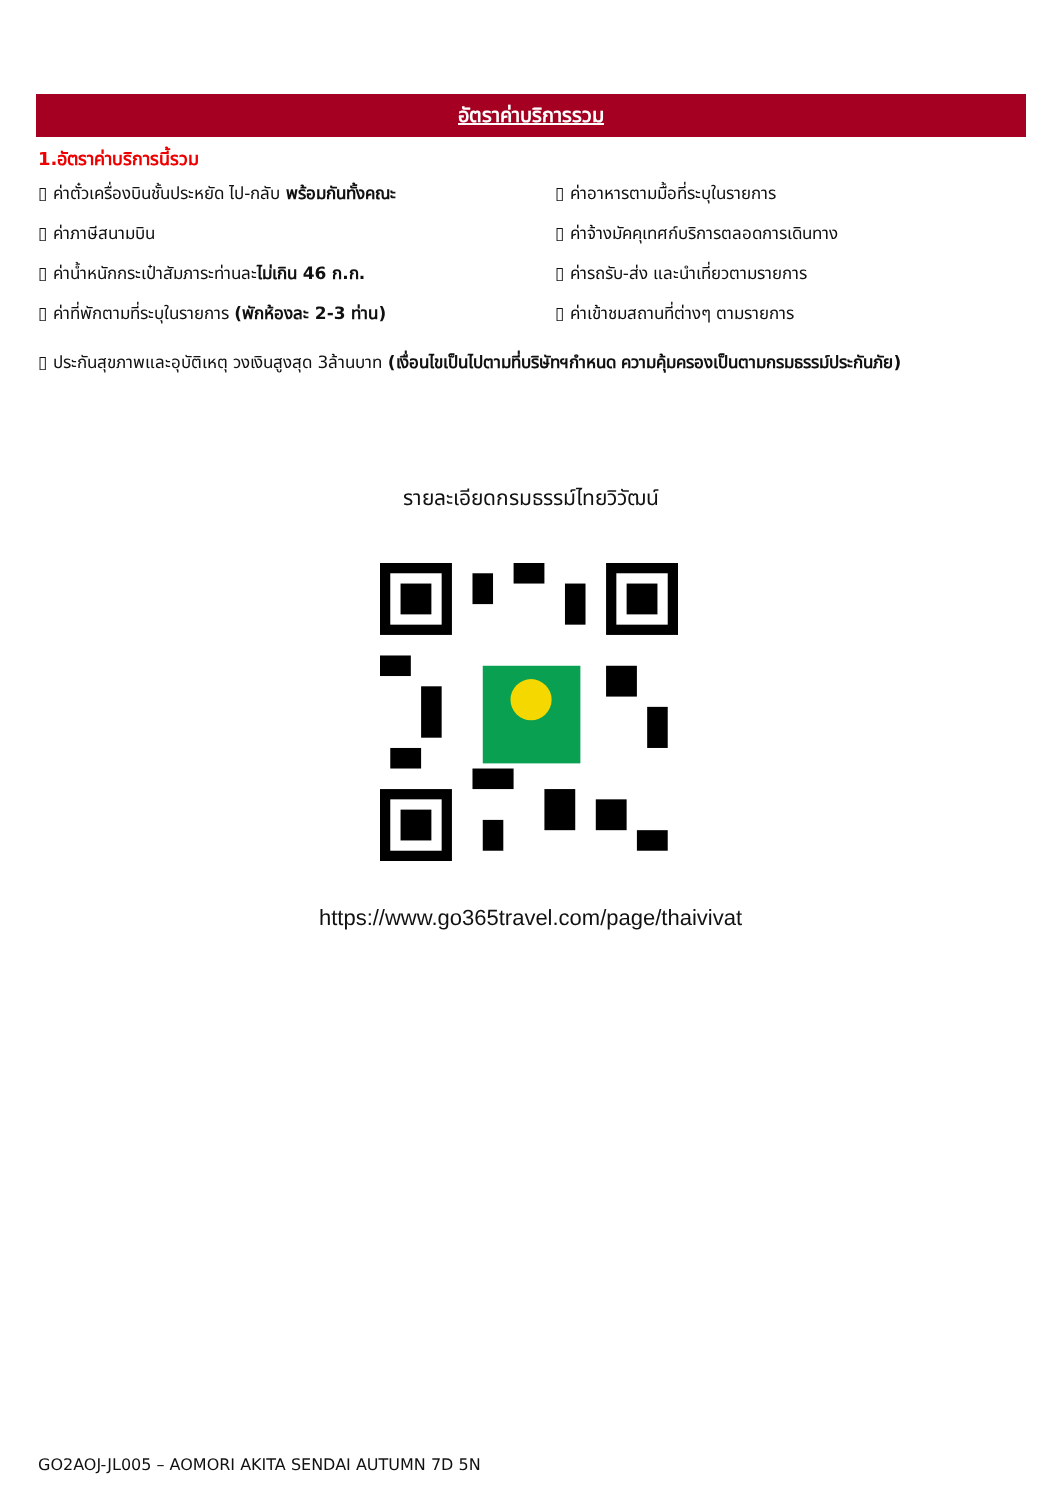อัตราค่าบริการรวม
1.อัตราค่าบริการนี้รวม
▯ ค่าตั๋วเครื่องบินชั้นประหยัด ไป-กลับ พร้อมกันทั้งคณะ
▯ ค่าอาหารตามมื้อที่ระบุในรายการ
▯ ค่าภาษีสนามบิน
▯ ค่าจ้างมัคคุเทศก์บริการตลอดการเดินทาง
▯ ค่าน้ำหนักกระเป๋าสัมภาระท่านละไม่เกิน 46 ก.ก.
▯ ค่ารถรับ-ส่ง และนำเที่ยวตามรายการ
▯ ค่าที่พักตามที่ระบุในรายการ (พักห้องละ 2-3 ท่าน)
▯ ค่าเข้าชมสถานที่ต่างๆ ตามรายการ
▯ ประกันสุขภาพและอุบัติเหตุ วงเงินสูงสุด 3ล้านบาท (เงื่อนไขเป็นไปตามที่บริษัทฯกำหนด ความคุ้มครองเป็นตามกรมธรรม์ประกันภัย)
รายละเอียดกรมธรรม์ไทยวิวัฒน์
https://www.go365travel.com/page/thaivivat
GO2AOJ-JL005 – AOMORI AKITA SENDAI AUTUMN 7D 5N